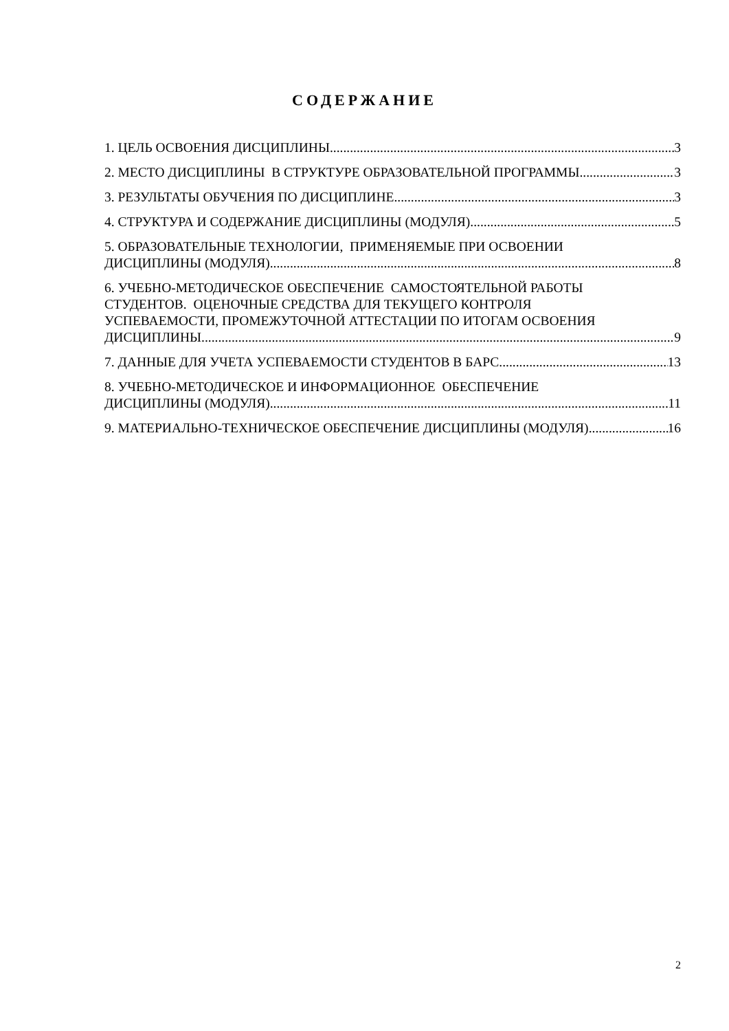СОДЕРЖАНИЕ
1. ЦЕЛЬ ОСВОЕНИЯ ДИСЦИПЛИНЫ 3
2. МЕСТО ДИСЦИПЛИНЫ В СТРУКТУРЕ ОБРАЗОВАТЕЛЬНОЙ ПРОГРАММЫ 3
3. РЕЗУЛЬТАТЫ ОБУЧЕНИЯ ПО ДИСЦИПЛИНЕ 3
4. СТРУКТУРА И СОДЕРЖАНИЕ ДИСЦИПЛИНЫ (МОДУЛЯ) 5
5. ОБРАЗОВАТЕЛЬНЫЕ ТЕХНОЛОГИИ, ПРИМЕНЯЕМЫЕ ПРИ ОСВОЕНИИ
ДИСЦИПЛИНЫ (МОДУЛЯ) 8
6. УЧЕБНО-МЕТОДИЧЕСКОЕ ОБЕСПЕЧЕНИЕ САМОСТОЯТЕЛЬНОЙ РАБОТЫ
СТУДЕНТОВ. ОЦЕНОЧНЫЕ СРЕДСТВА ДЛЯ ТЕКУЩЕГО КОНТРОЛЯ
УСПЕВАЕМОСТИ, ПРОМЕЖУТОЧНОЙ АТТЕСТАЦИИ ПО ИТОГАМ ОСВОЕНИЯ
ДИСЦИПЛИНЫ 9
7. ДАННЫЕ ДЛЯ УЧЕТА УСПЕВАЕМОСТИ СТУДЕНТОВ В БАРС 13
8. УЧЕБНО-МЕТОДИЧЕСКОЕ И ИНФОРМАЦИОННОЕ ОБЕСПЕЧЕНИЕ
ДИСЦИПЛИНЫ (МОДУЛЯ) 11
9. МАТЕРИАЛЬНО-ТЕХНИЧЕСКОЕ ОБЕСПЕЧЕНИЕ ДИСЦИПЛИНЫ (МОДУЛЯ) 16
2